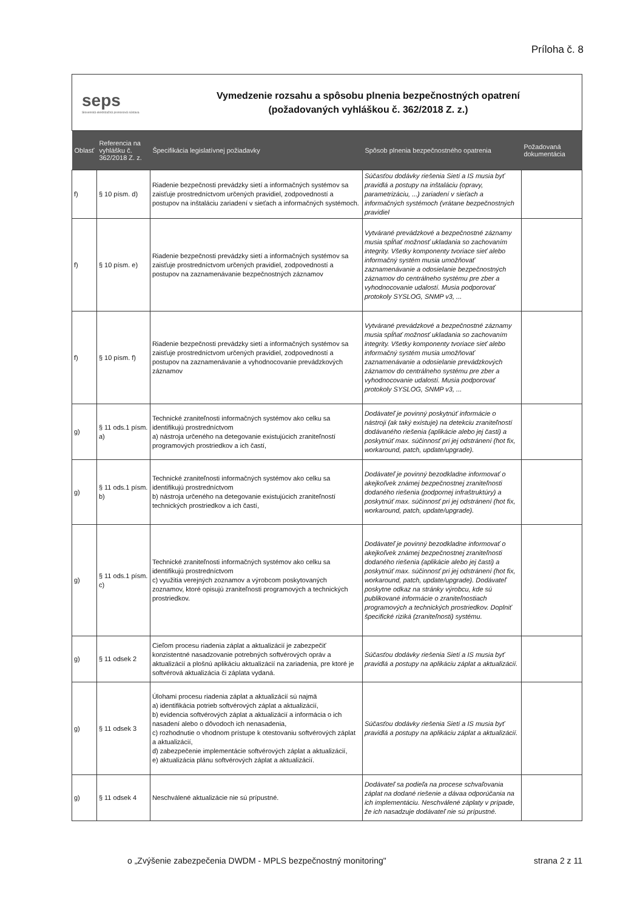Príloha č. 8
seps
Slovenská elektrizačná prenosová sústava
Vymedzenie rozsahu a spôsobu plnenia bezpečnostných opatrení
(požadovaných vyhláškou č. 362/2018 Z. z.)
| Oblasť | Referencia na vyhlášku č. 362/2018 Z. z. | Špecifikácia legislatívnej požiadavky | Spôsob plnenia bezpečnostného opatrenia | Požadovaná dokumentácia |
| --- | --- | --- | --- | --- |
| f) | § 10 písm. d) | Riadenie bezpečnosti prevádzky sietí a informačných systémov sa zaisťuje prostredníctvom určených pravidiel, zodpovedností a postupov na inštaláciu zariadení v sieťach a informačných systémoch. | Súčasťou dodávky riešenia Sietí a IS musia byť pravidlá a postupy na inštaláciu (opravy, parametrizáciu, ...) zariadení v sieťach a informačných systémoch (vrátane bezpečnostných pravidiel | |
| f) | § 10 písm. e) | Riadenie bezpečnosti prevádzky sietí a informačných systémov sa zaisťuje prostredníctvom určených pravidiel, zodpovedností a postupov na zaznamenávanie bezpečnostných záznamov | Vytvárané prevádzkové a bezpečnostné záznamy musia spĺňať možnosť ukladania so zachovaním integrity. Všetky komponenty tvoriace sieť alebo informačný systém musia umožňovať zaznamenávanie a odosielanie bezpečnostných záznamov do centrálneho systému pre zber a vyhodnocovanie udalostí. Musia podporovať protokoly SYSLOG, SNMP v3, ... | |
| f) | § 10 písm. f) | Riadenie bezpečnosti prevádzky sietí a informačných systémov sa zaisťuje prostredníctvom určených pravidiel, zodpovedností a postupov na zaznamenávanie a vyhodnocovanie prevádzkových záznamov | Vytvárané prevádzkové a bezpečnostné záznamy musia spĺňať možnosť ukladania so zachovaním integrity. Všetky komponenty tvoriace sieť alebo informačný systém musia umožňovať zaznamenávanie a odosielanie prevádzkových záznamov do centrálneho systému pre zber a vyhodnocovanie udalostí. Musia podporovať protokoly SYSLOG, SNMP v3, ... | |
| g) | § 11 ods.1 písm. a) | Technické zraniteľnosti informačných systémov ako celku sa identifikujú prostredníctvom a) nástroja určeného na detegovanie existujúcich zraniteľností programových prostriedkov a ich častí, | Dodávateľ je povinný poskytnúť informácie o nástroji (ak taký existuje) na detekciu zraniteľností dodávaného riešenia (aplikácie alebo jej časti) a poskytnúť max. súčinnosť pri jej odstránení (hot fix, workaround, patch, update/upgrade). | |
| g) | § 11 ods.1 písm. b) | Technické zraniteľnosti informačných systémov ako celku sa identifikujú prostredníctvom b) nástroja určeného na detegovanie existujúcich zraniteľností technických prostriedkov a ich častí, | Dodávateľ je povinný bezodkladne informovať o akejkoľvek známej bezpečnostnej zraniteľnosti dodaného riešenia (podpornej infraštruktúry) a poskytnúť max. súčinnosť pri jej odstránení (hot fix, workaround, patch, update/upgrade). | |
| g) | § 11 ods.1 písm. c) | Technické zraniteľnosti informačných systémov ako celku sa identifikujú prostredníctvom c) využitia verejných zoznamov a výrobcom poskytovaných zoznamov, ktoré opisujú zraniteľnosti programových a technických prostriedkov. | Dodávateľ je povinný bezodkladne informovať o akejkoľvek známej bezpečnostnej zraniteľnosti dodaného riešenia (aplikácie alebo jej časti) a poskytnúť max. súčinnosť pri jej odstránení (hot fix, workaround, patch, update/upgrade). Dodávateľ poskytne odkaz na stránky výrobcu, kde sú publikované informácie o zraniteľnostiach programových a technických prostriedkov. Doplniť špecifické riziká (zraniteľnosti) systému. | |
| g) | § 11 odsek 2 | Cieľom procesu riadenia záplat a aktualizácií je zabezpečiť konzistentné nasadzovanie potrebných softvérových opráv a aktualizácií a plošnú aplikáciu aktualizácií na zariadenia, pre ktoré je softvérová aktualizácia či záplata vydaná. | Súčasťou dodávky riešenia Sietí a IS musia byť pravidlá a postupy na aplikáciu záplat a aktualizácií. | |
| g) | § 11 odsek 3 | Úlohami procesu riadenia záplat a aktualizácií sú najmä a) identifikácia potrieb softvérových záplat a aktualizácií, b) evidencia softvérových záplat a aktualizácií a informácia o ich nasadení alebo o dôvodoch ich nenasadenia, c) rozhodnutie o vhodnom prístupe k otestovaniu softvérových záplat a aktualizácií, d) zabezpečenie implementácie softvérových záplat a aktualizácií, e) aktualizácia plánu softvérových záplat a aktualizácií. | Súčasťou dodávky riešenia Sietí a IS musia byť pravidlá a postupy na aplikáciu záplat a aktualizácií. | |
| g) | § 11 odsek 4 | Neschválené aktualizácie nie sú prípustné. | Dodávateľ sa podieľa na procese schvaľovania záplat na dodané riešenie a dávaa odporúčania na ich implementáciu. Neschválené záplaty v prípade, že ich nasadzuje dodávateľ nie sú prípustné. | |
o „Zvýšenie zabezpečenia DWDM - MPLS bezpečnostný monitoring"
strana 2 z 11